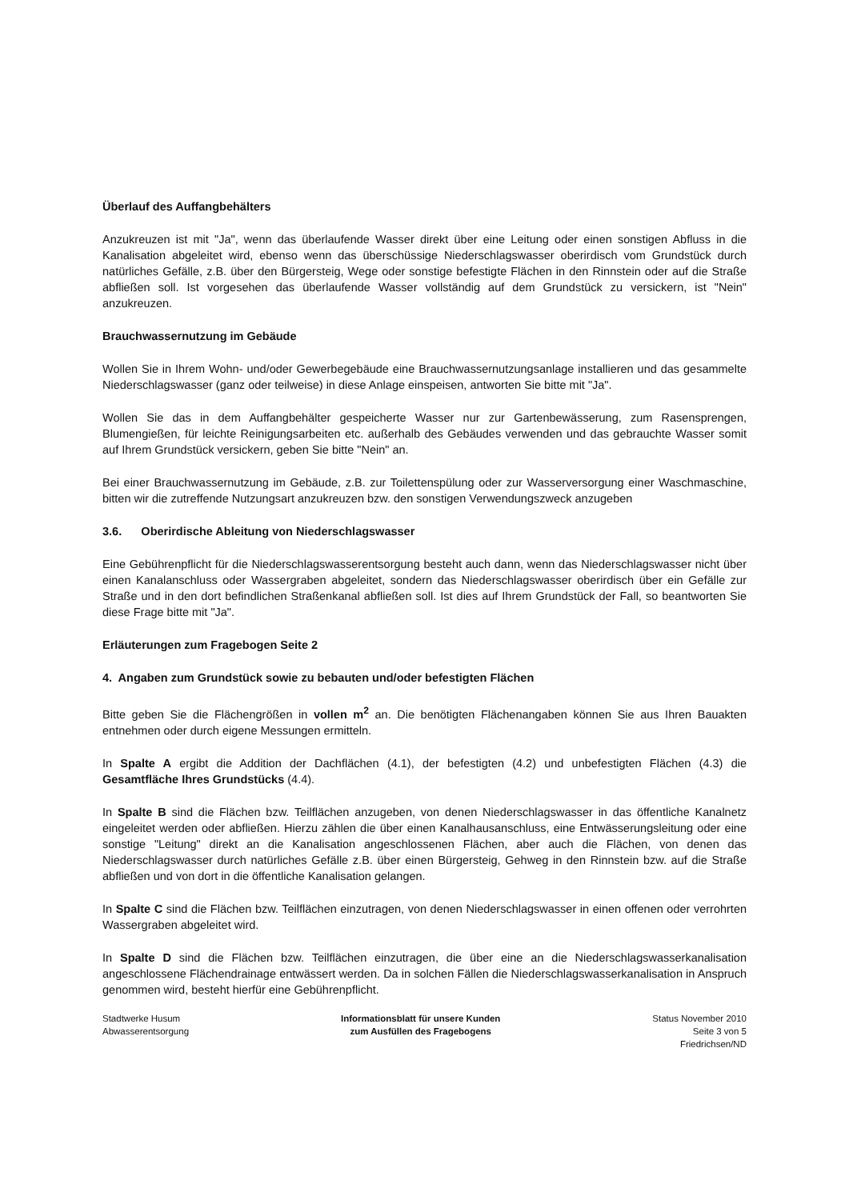Überlauf des Auffangbehälters
Anzukreuzen ist mit "Ja", wenn das überlaufende Wasser direkt über eine Leitung oder einen sonstigen Abfluss in die Kanalisation abgeleitet wird, ebenso wenn das überschüssige Niederschlagswasser oberirdisch vom Grundstück durch natürliches Gefälle, z.B. über den Bürgersteig, Wege oder sonstige befestigte Flächen in den Rinnstein oder auf die Straße abfließen soll. Ist vorgesehen das überlaufende Wasser vollständig auf dem Grundstück zu versickern, ist "Nein" anzukreuzen.
Brauchwassernutzung im Gebäude
Wollen Sie in Ihrem Wohn- und/oder Gewerbegebäude eine Brauchwassernutzungsanlage installieren und das gesammelte Niederschlagswasser (ganz oder teilweise) in diese Anlage einspeisen, antworten Sie bitte mit "Ja".
Wollen Sie das in dem Auffangbehälter gespeicherte Wasser nur zur Gartenbewässerung, zum Rasensprengen, Blumengießen, für leichte Reinigungsarbeiten etc. außerhalb des Gebäudes verwenden und das gebrauchte Wasser somit auf Ihrem Grundstück versickern, geben Sie bitte "Nein" an.
Bei einer Brauchwassernutzung im Gebäude, z.B. zur Toilettenspülung oder zur Wasserversorgung einer Waschmaschine, bitten wir die zutreffende Nutzungsart anzukreuzen bzw. den sonstigen Verwendungszweck anzugeben
3.6. Oberirdische Ableitung von Niederschlagswasser
Eine Gebührenpflicht für die Niederschlagswasserentsorgung besteht auch dann, wenn das Niederschlagswasser nicht über einen Kanalanschluss oder Wassergraben abgeleitet, sondern das Niederschlagswasser oberirdisch über ein Gefälle zur Straße und in den dort befindlichen Straßenkanal abfließen soll. Ist dies auf Ihrem Grundstück der Fall, so beantworten Sie diese Frage bitte mit "Ja".
Erläuterungen zum Fragebogen Seite 2
4. Angaben zum Grundstück sowie zu bebauten und/oder befestigten Flächen
Bitte geben Sie die Flächengrößen in vollen m<sup>2</sup> an. Die benötigten Flächenangaben können Sie aus Ihren Bauakten entnehmen oder durch eigene Messungen ermitteln.
In Spalte A ergibt die Addition der Dachflächen (4.1), der befestigten (4.2) und unbefestigten Flächen (4.3) die Gesamtfläche Ihres Grundstücks (4.4).
In Spalte B sind die Flächen bzw. Teilflächen anzugeben, von denen Niederschlagswasser in das öffentliche Kanalnetz eingeleitet werden oder abfließen. Hierzu zählen die über einen Kanalhausanschluss, eine Entwässerungsleitung oder eine sonstige "Leitung" direkt an die Kanalisation angeschlossenen Flächen, aber auch die Flächen, von denen das Niederschlagswasser durch natürliches Gefälle z.B. über einen Bürgersteig, Gehweg in den Rinnstein bzw. auf die Straße abfließen und von dort in die öffentliche Kanalisation gelangen.
In Spalte C sind die Flächen bzw. Teilflächen einzutragen, von denen Niederschlagswasser in einen offenen oder verrohrten Wassergraben abgeleitet wird.
In Spalte D sind die Flächen bzw. Teilflächen einzutragen, die über eine an die Niederschlagswasserkanalisation angeschlossene Flächendrainage entwässert werden. Da in solchen Fällen die Niederschlagswasserkanalisation in Anspruch genommen wird, besteht hierfür eine Gebührenpflicht.
Stadtwerke Husum
Abwasserentsorgung
Informationsblatt für unsere Kunden
zum Ausfüllen des Fragebogens
Status November 2010
Seite 3 von 5
Friedrichsen/ND